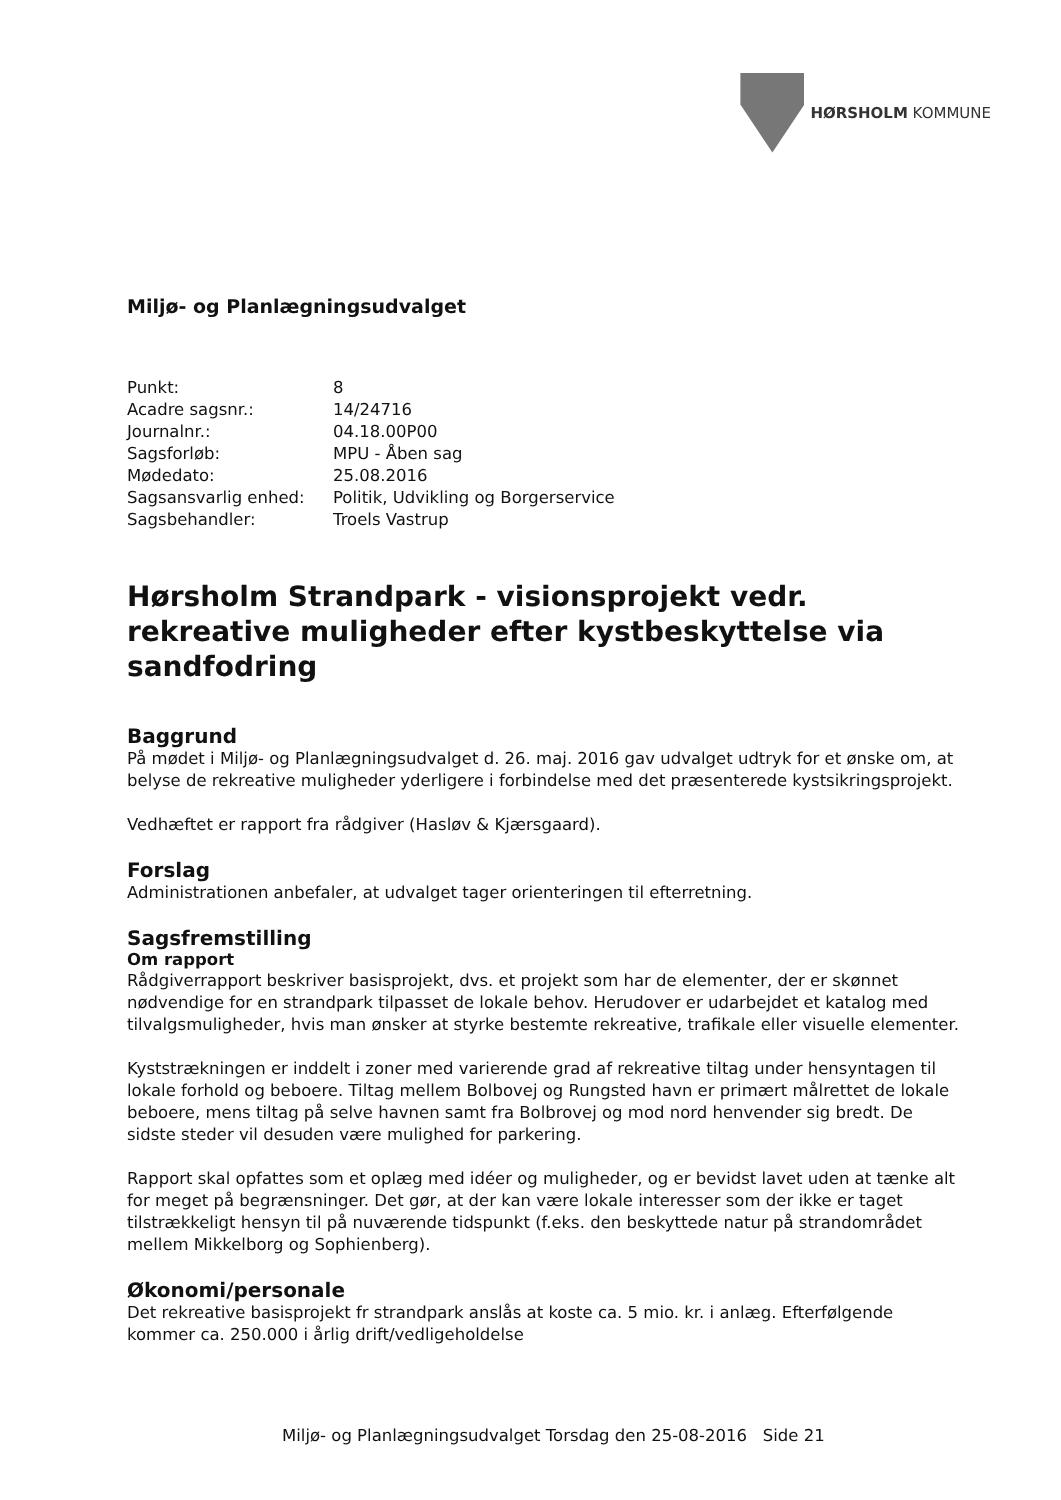HØRSHOLM KOMMUNE
Miljø- og Planlægningsudvalget
| Punkt: | 8 |
| Acadre sagsnr.: | 14/24716 |
| Journalnr.: | 04.18.00P00 |
| Sagsforløb: | MPU - Åben sag |
| Mødedato: | 25.08.2016 |
| Sagsansvarlig enhed: | Politik, Udvikling og Borgerservice |
| Sagsbehandler: | Troels Vastrup |
Hørsholm Strandpark - visionsprojekt vedr. rekreative muligheder efter kystbeskyttelse via sandfodring
Baggrund
På mødet i Miljø- og Planlægningsudvalget d. 26. maj. 2016 gav udvalget udtryk for et ønske om, at belyse de rekreative muligheder yderligere i forbindelse med det præsenterede kystsikringsprojekt.
Vedhæftet er rapport fra rådgiver (Hasløv & Kjærsgaard).
Forslag
Administrationen anbefaler, at udvalget tager orienteringen til efterretning.
Sagsfremstilling
Om rapport
Rådgiverrapport beskriver basisprojekt, dvs. et projekt som har de elementer, der er skønnet nødvendige for en strandpark tilpasset de lokale behov. Herudover er udarbejdet et katalog med tilvalgsmuligheder, hvis man ønsker at styrke bestemte rekreative, trafikale eller visuelle elementer.
Kyststrækningen er inddelt i zoner med varierende grad af rekreative tiltag under hensyntagen til lokale forhold og beboere. Tiltag mellem Bolbovej og Rungsted havn er primært målrettet de lokale beboere, mens tiltag på selve havnen samt fra Bolbrovej og mod nord henvender sig bredt. De sidste steder vil desuden være mulighed for parkering.
Rapport skal opfattes som et oplæg med idéer og muligheder, og er bevidst lavet uden at tænke alt for meget på begrænsninger. Det gør, at der kan være lokale interesser som der ikke er taget tilstrækkeligt hensyn til på nuværende tidspunkt (f.eks. den beskyttede natur på strandområdet mellem Mikkelborg og Sophienberg).
Økonomi/personale
Det rekreative basisprojekt fr strandpark anslås at koste ca. 5 mio. kr. i anlæg. Efterfølgende kommer ca. 250.000 i årlig drift/vedligeholdelse
Miljø- og Planlægningsudvalget Torsdag den 25-08-2016 Side 21